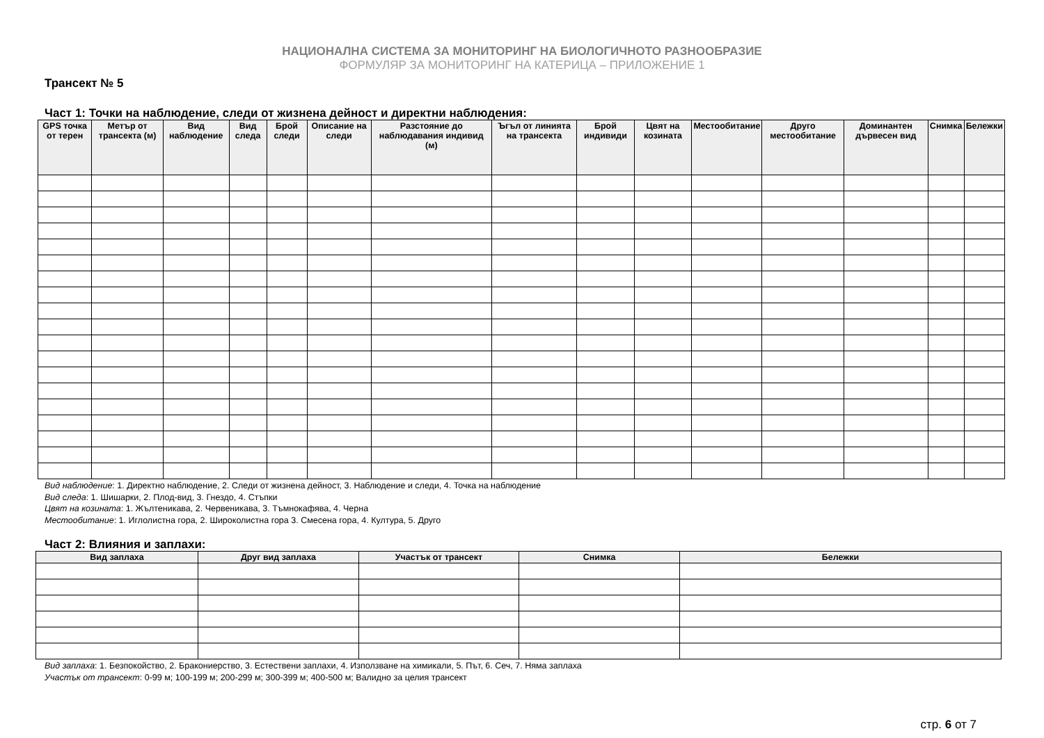НАЦИОНАЛНА СИСТЕМА ЗА МОНИТОРИНГ НА БИОЛОГИЧНОТО РАЗНООБРАЗИЕ
ФОРМУЛЯР ЗА МОНИТОРИНГ НА КАТЕРИЦА – ПРИЛОЖЕНИЕ 1
Трансект № 5
Част 1: Точки на наблюдение, следи от жизнена дейност и директни наблюдения:
| GPS точка от терен | Метър от трансекта (м) | Вид наблюдение | Вид следа | Брой следи | Описание на следи | Разстояние до наблюдавания индивид (м) | Ъгъл от линията на трансекта | Брой индивиди | Цвят на козината | Местообитание | Друго местообитание | Доминантен дървесен вид | Снимка | Бележки |
| --- | --- | --- | --- | --- | --- | --- | --- | --- | --- | --- | --- | --- | --- | --- |
Вид наблюдение: 1. Директно наблюдение, 2. Следи от жизнена дейност, 3. Наблюдение и следи, 4. Точка на наблюдение
Вид следа: 1. Шишарки, 2. Плод-вид, 3. Гнездо, 4. Стъпки
Цвят на козината: 1. Жълтеникава, 2. Червеникава, 3. Тъмнокафява, 4. Черна
Местообитание: 1. Иглолистна гора, 2. Широколистна гора 3. Смесена гора, 4. Култура, 5. Друго
Част 2: Влияния и заплахи:
| Вид заплаха | Друг вид заплаха | Участък от трансект | Снимка | Бележки |
| --- | --- | --- | --- | --- |
Вид заплаха: 1. Безпокойство, 2. Бракониерство, 3. Естествени заплахи, 4. Използване на химикали, 5. Път, 6. Сеч, 7. Няма заплаха
Участък от трансект: 0-99 м; 100-199 м; 200-299 м; 300-399 м; 400-500 м; Валидно за целия трансект
стр. 6 от 7